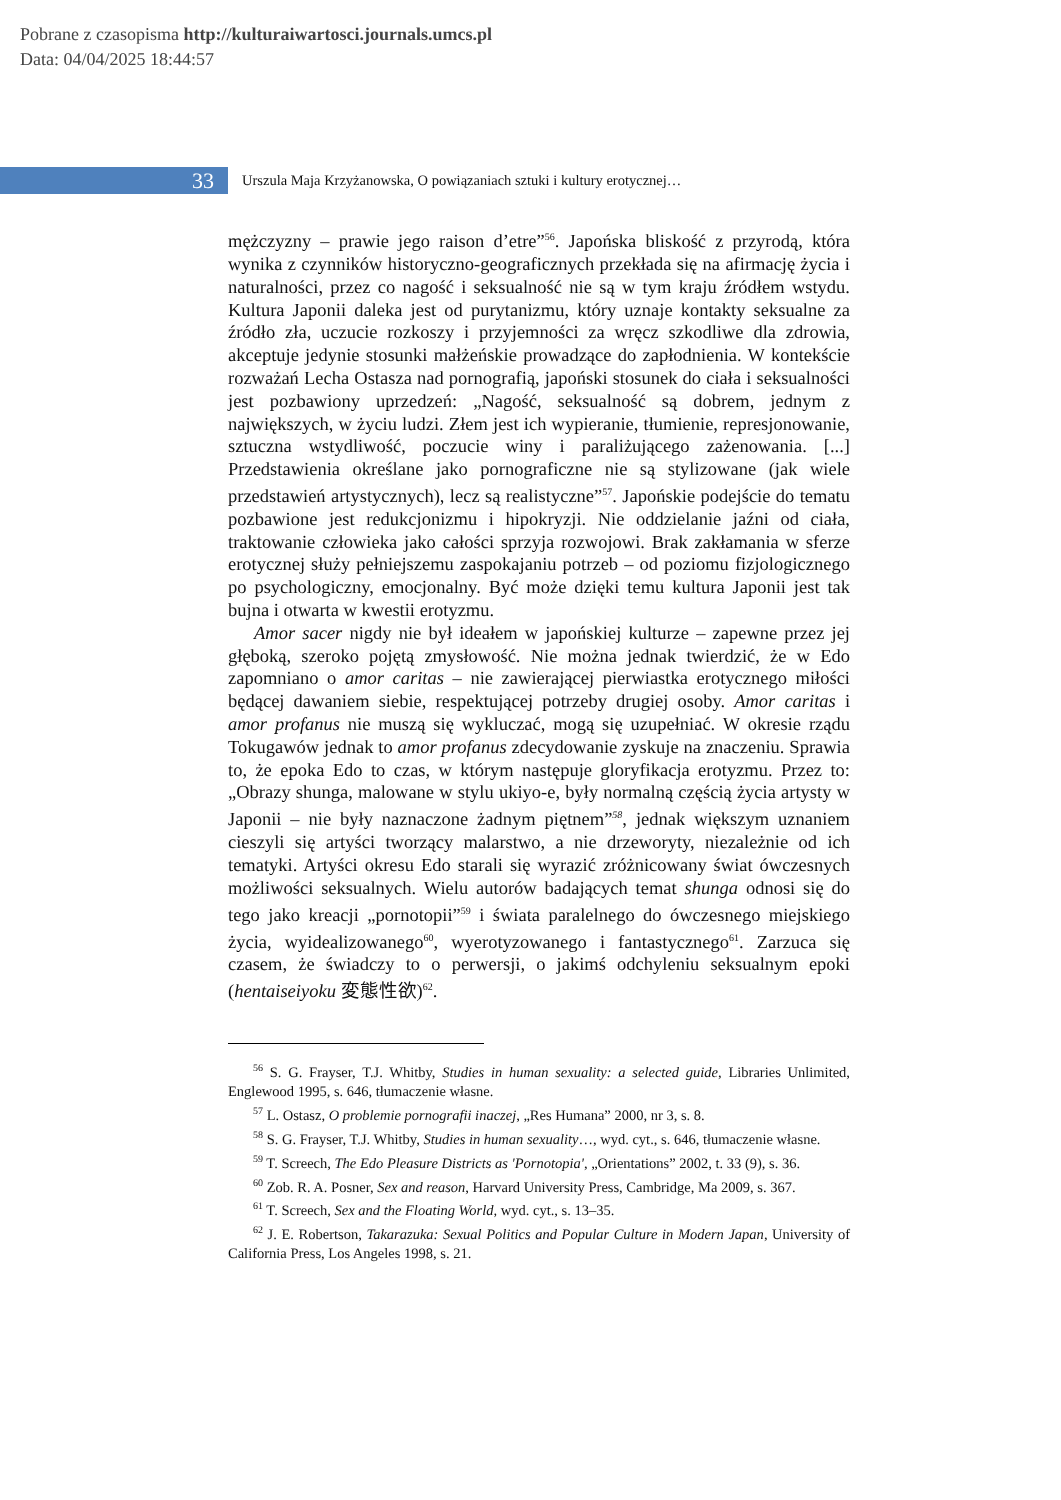Pobrane z czasopisma http://kulturaiwartosci.journals.umcs.pl
Data: 04/04/2025 18:44:57
33
Urszula Maja Krzyżanowska, O powiązaniach sztuki i kultury erotycznej…
mężczyzny – prawie jego raison d’etre”<sup>56</sup>. Japońska bliskość z przyrodą, która wynika z czynników historyczno-geograficznych przekłada się na afirmację życia i naturalności, przez co nagość i seksualność nie są w tym kraju źródłem wstydu. Kultura Japonii daleka jest od purytanizmu, który uznaje kontakty seksualne za źródło zła, uczucie rozkoszy i przyjemności za wręcz szkodliwe dla zdrowia, akceptuje jedynie stosunki małżeńskie prowadzące do zapłodnienia. W kontekście rozważań Lecha Ostasza nad pornografią, japoński stosunek do ciała i seksualności jest pozbawiony uprzedzeń: „Nagość, seksualność są dobrem, jednym z największych, w życiu ludzi. Złem jest ich wypieranie, tłumienie, represjonowanie, sztuczna wstydliwość, poczucie winy i paraliżującego zażenowania. [...] Przedstawienia określane jako pornograficzne nie są stylizowane (jak wiele przedstawień artystycznych), lecz są realistyczne”<sup>57</sup>. Japońskie podejście do tematu pozbawione jest redukcjonizmu i hipokryzji. Nie oddzielanie jaźni od ciała, traktowanie człowieka jako całości sprzyja rozwojowi. Brak zakłamania w sferze erotycznej służy pełniejszemu zaspokajaniu potrzeb – od poziomu fizjologicznego po psychologiczny, emocjonalny. Być może dzięki temu kultura Japonii jest tak bujna i otwarta w kwestii erotyzmu.
Amor sacer nigdy nie był ideałem w japońskiej kulturze – zapewne przez jej głęboką, szeroko pojętą zmysłowość. Nie można jednak twierdzić, że w Edo zapomniano o amor caritas – nie zawierającej pierwiastka erotycznego miłości będącej dawaniem siebie, respektującej potrzeby drugiej osoby. Amor caritas i amor profanus nie muszą się wykluczać, mogą się uzupełniać. W okresie rządu Tokugawów jednak to amor profanus zdecydowanie zyskuje na znaczeniu. Sprawia to, że epoka Edo to czas, w którym następuje gloryfikacja erotyzmu. Przez to: „Obrazy shunga, malowane w stylu ukiyo-e, były normalną częścią życia artysty w Japonii – nie były naznaczone żadnym piętnem”<sup>58</sup>, jednak większym uznaniem cieszyli się artyści tworzący malarstwo, a nie drzeworyty, niezależnie od ich tematyki. Artyści okresu Edo starali się wyrazić zróżnicowany świat ówczesnych możliwości seksualnych. Wielu autorów badających temat shunga odnosi się do tego jako kreacji „pornotopii”<sup>59</sup> i świata paralelnego do ówczesnego miejskiego życia, wyidealizowanego<sup>60</sup>, wyerotyzowanego i fantastycznego<sup>61</sup>. Zarzuca się czasem, że świadczy to o perwersji, o jakimś odchyleniu seksualnym epoki (hentaiseiyoku 変態性欲)<sup>62</sup>.
<sup>56</sup> S. G. Frayser, T.J. Whitby, Studies in human sexuality: a selected guide, Libraries Unlimited, Englewood 1995, s. 646, tłumaczenie własne.
<sup>57</sup> L. Ostasz, O problemie pornografii inaczej, „Res Humana” 2000, nr 3, s. 8.
<sup>58</sup> S. G. Frayser, T.J. Whitby, Studies in human sexuality…, wyd. cyt., s. 646, tłumaczenie własne.
<sup>59</sup> T. Screech, The Edo Pleasure Districts as 'Pornotopia', „Orientations” 2002, t. 33 (9), s. 36.
<sup>60</sup> Zob. R. A. Posner, Sex and reason, Harvard University Press, Cambridge, Ma 2009, s. 367.
<sup>61</sup> T. Screech, Sex and the Floating World, wyd. cyt., s. 13–35.
<sup>62</sup> J. E. Robertson, Takarazuka: Sexual Politics and Popular Culture in Modern Japan, University of California Press, Los Angeles 1998, s. 21.